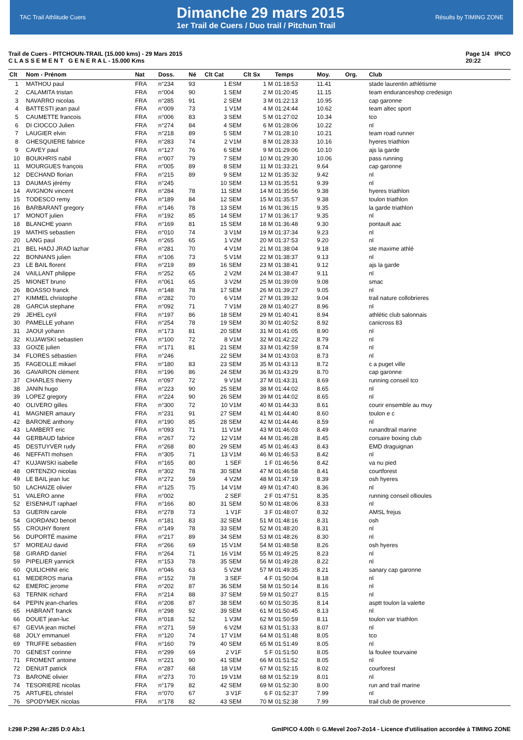TAC Trail Athlitude Cuers
Dimanche 29 mars 2015
1er Trail de Cuers / Duo trail / Pitchun Trail
Résults by TIMING ZONE
Trail de Cuers - PITCHOUN-TRAIL (15.000 kms) - 29 Mars 2015
C L A S S E M E N T G E N E R A L - 15.000 Kms
Page 1/4 IPICO
20:22
| Clt | Nom - Prénom | Nat | Doss. | Né | Clt Cat | Clt Sx | Temps | Moy. | Org. | Club |
| --- | --- | --- | --- | --- | --- | --- | --- | --- | --- | --- |
| 1 | MATHOU paul | FRA | n°234 | 93 | 1 ESM | 1 M | 01:18:53 | 11.41 | | stade laurentin athlétisme |
| 2 | CALAMITA tristan | FRA | n°004 | 90 | 1 SEM | 2 M | 01:20:45 | 11.15 | | team enduranceshop credesign |
| 3 | NAVARRO nicolas | FRA | n°285 | 91 | 2 SEM | 3 M | 01:22:13 | 10.95 | | cap garonne |
| 4 | BATTESTI jean paul | FRA | n°009 | 73 | 1 V1M | 4 M | 01:24:44 | 10.62 | | team altec sport |
| 5 | CAUMETTE francois | FRA | n°006 | 83 | 3 SEM | 5 M | 01:27:02 | 10.34 | | tco |
| 6 | DI CIOCCO Julien | FRA | n°274 | 84 | 4 SEM | 6 M | 01:28:06 | 10.22 | | nl |
| 7 | LAUGIER elvin | FRA | n°218 | 89 | 5 SEM | 7 M | 01:28:10 | 10.21 | | team road runner |
| 8 | GHESQUIERE fabrice | FRA | n°283 | 74 | 2 V1M | 8 M | 01:28:33 | 10.16 | | hyeres triathlon |
| 9 | CAVEY paul | FRA | n°127 | 76 | 6 SEM | 9 M | 01:29:06 | 10.10 | | ajs la garde |
| 10 | BOUKHRIS nabil | FRA | n°007 | 79 | 7 SEM | 10 M | 01:29:30 | 10.06 | | pass running |
| 11 | MOURGUES françois | FRA | n°005 | 89 | 8 SEM | 11 M | 01:33:21 | 9.64 | | cap garonne |
| 12 | DECHAND florian | FRA | n°215 | 89 | 9 SEM | 12 M | 01:35:32 | 9.42 | | nl |
| 13 | DAUMAS jérémy | FRA | n°245 | | 10 SEM | 13 M | 01:35:51 | 9.39 | | nl |
| 14 | AVIGNON vincent | FRA | n°284 | 78 | 11 SEM | 14 M | 01:35:56 | 9.38 | | hyeres triathlon |
| 15 | TODESCO remy | FRA | n°189 | 84 | 12 SEM | 15 M | 01:35:57 | 9.38 | | toulon triathlon |
| 16 | BARBARANT gregory | FRA | n°146 | 78 | 13 SEM | 16 M | 01:36:15 | 9.35 | | la garde triathlon |
| 17 | MONOT julien | FRA | n°192 | 85 | 14 SEM | 17 M | 01:36:17 | 9.35 | | nl |
| 18 | BLANCHE yoann | FRA | n°169 | 81 | 15 SEM | 18 M | 01:36:48 | 9.30 | | pontault aac |
| 19 | MATHIS sebastien | FRA | n°010 | 74 | 3 V1M | 19 M | 01:37:34 | 9.23 | | nl |
| 20 | LANG paul | FRA | n°265 | 65 | 1 V2M | 20 M | 01:37:53 | 9.20 | | nl |
| 21 | BEL HADJ JRAD lazhar | FRA | n°281 | 70 | 4 V1M | 21 M | 01:38:04 | 9.18 | | ste maxime athlé |
| 22 | BONNANS julien | FRA | n°106 | 73 | 5 V1M | 22 M | 01:38:37 | 9.13 | | nl |
| 23 | LE BAIL florent | FRA | n°219 | 89 | 16 SEM | 23 M | 01:38:41 | 9.12 | | ajs la garde |
| 24 | VAILLANT philippe | FRA | n°252 | 65 | 2 V2M | 24 M | 01:38:47 | 9.11 | | nl |
| 25 | MIONET bruno | FRA | n°061 | 65 | 3 V2M | 25 M | 01:39:09 | 9.08 | | smac |
| 26 | BOASSO franck | FRA | n°148 | 78 | 17 SEM | 26 M | 01:39:27 | 9.05 | | nl |
| 27 | KIMMEL christophe | FRA | n°282 | 70 | 6 V1M | 27 M | 01:39:32 | 9.04 | | trail nature collobrieres |
| 28 | GARCIA stephane | FRA | n°092 | 71 | 7 V1M | 28 M | 01:40:27 | 8.96 | | nl |
| 29 | JEHEL cyril | FRA | n°197 | 86 | 18 SEM | 29 M | 01:40:41 | 8.94 | | athlétic club salonnais |
| 30 | PAMELLE yohann | FRA | n°254 | 78 | 19 SEM | 30 M | 01:40:52 | 8.92 | | canicross 83 |
| 31 | JAOUI yohann | FRA | n°173 | 81 | 20 SEM | 31 M | 01:41:05 | 8.90 | | nl |
| 32 | KUJAWSKI sebastien | FRA | n°100 | 72 | 8 V1M | 32 M | 01:42:22 | 8.79 | | nl |
| 33 | GOIZE julien | FRA | n°171 | 81 | 21 SEM | 33 M | 01:42:59 | 8.74 | | nl |
| 34 | FLORES sébastien | FRA | n°246 | | 22 SEM | 34 M | 01:43:03 | 8.73 | | nl |
| 35 | FAGEOLLE mikael | FRA | n°180 | 83 | 23 SEM | 35 M | 01:43:13 | 8.72 | | c a puget ville |
| 36 | GAVAIRON clément | FRA | n°196 | 86 | 24 SEM | 36 M | 01:43:29 | 8.70 | | cap garonne |
| 37 | CHARLES thierry | FRA | n°097 | 72 | 9 V1M | 37 M | 01:43:31 | 8.69 | | running conseil tco |
| 38 | JANIN hugo | FRA | n°223 | 90 | 25 SEM | 38 M | 01:44:02 | 8.65 | | nl |
| 39 | LOPEZ gregory | FRA | n°224 | 90 | 26 SEM | 39 M | 01:44:02 | 8.65 | | nl |
| 40 | OLIVERO gilles | FRA | n°300 | 72 | 10 V1M | 40 M | 01:44:33 | 8.61 | | courir ensemble au muy |
| 41 | MAGNIER amaury | FRA | n°231 | 91 | 27 SEM | 41 M | 01:44:40 | 8.60 | | toulon e c |
| 42 | BARONE anthony | FRA | n°190 | 85 | 28 SEM | 42 M | 01:44:46 | 8.59 | | nl |
| 43 | LAMBERT eric | FRA | n°093 | 71 | 11 V1M | 43 M | 01:46:03 | 8.49 | | runandtrail marine |
| 44 | GERBAUD fabrice | FRA | n°267 | 72 | 12 V1M | 44 M | 01:46:28 | 8.45 | | corsaire boxing club |
| 45 | DESTUYVER rudy | FRA | n°268 | 80 | 29 SEM | 45 M | 01:46:43 | 8.43 | | EMD draguignan |
| 46 | NEFFATI mohsen | FRA | n°305 | 71 | 13 V1M | 46 M | 01:46:53 | 8.42 | | nl |
| 47 | KUJAWSKI isabelle | FRA | n°165 | 80 | 1 SEF | 1 F | 01:46:56 | 8.42 | | va nu pied |
| 48 | ORTENZIO nicolas | FRA | n°302 | 78 | 30 SEM | 47 M | 01:46:58 | 8.41 | | courtforest |
| 49 | LE BAIL jean luc | FRA | n°272 | 59 | 4 V2M | 48 M | 01:47:19 | 8.39 | | osh hyeres |
| 50 | LACHAIZE olivier | FRA | n°125 | 75 | 14 V1M | 49 M | 01:47:40 | 8.36 | | nl |
| 51 | VALERO anne | FRA | n°002 | | 2 SEF | 2 F | 01:47:51 | 8.35 | | running conseil ollioules |
| 52 | EISENHUT raphael | FRA | n°166 | 80 | 31 SEM | 50 M | 01:48:06 | 8.33 | | nl |
| 53 | GUERIN carole | FRA | n°278 | 73 | 1 V1F | 3 F | 01:48:07 | 8.32 | | AMSL frejus |
| 54 | GIORDANO benoit | FRA | n°181 | 83 | 32 SEM | 51 M | 01:48:16 | 8.31 | | osh |
| 55 | CROUHY florent | FRA | n°149 | 78 | 33 SEM | 52 M | 01:48:20 | 8.31 | | nl |
| 56 | DUPORTÉ maxime | FRA | n°217 | 89 | 34 SEM | 53 M | 01:48:26 | 8.30 | | nl |
| 57 | MOREAU david | FRA | n°266 | 69 | 15 V1M | 54 M | 01:48:58 | 8.26 | | osh hyeres |
| 58 | GIRARD daniel | FRA | n°264 | 71 | 16 V1M | 55 M | 01:49:25 | 8.23 | | nl |
| 59 | PIPELIER yannick | FRA | n°153 | 78 | 35 SEM | 56 M | 01:49:28 | 8.22 | | nl |
| 60 | QUILICHINI eric | FRA | n°046 | 63 | 5 V2M | 57 M | 01:49:35 | 8.21 | | sanary cap garonne |
| 61 | MEDEROS maria | FRA | n°152 | 78 | 3 SEF | 4 F | 01:50:04 | 8.18 | | nl |
| 62 | EMERIC jerome | FRA | n°202 | 87 | 36 SEM | 58 M | 01:50:14 | 8.16 | | nl |
| 63 | TERNIK richard | FRA | n°214 | 88 | 37 SEM | 59 M | 01:50:27 | 8.15 | | nl |
| 64 | PEPIN jean-charles | FRA | n°208 | 87 | 38 SEM | 60 M | 01:50:35 | 8.14 | | asptt toulon la valette |
| 65 | HABRANT franck | FRA | n°298 | 92 | 39 SEM | 61 M | 01:50:45 | 8.13 | | nl |
| 66 | DOUET jean-luc | FRA | n°018 | 52 | 1 V3M | 62 M | 01:50:59 | 8.11 | | toulon var triathlon |
| 67 | GEVIA jean michel | FRA | n°271 | 59 | 6 V2M | 63 M | 01:51:33 | 8.07 | | nl |
| 68 | JOLY emmanuel | FRA | n°120 | 74 | 17 V1M | 64 M | 01:51:48 | 8.05 | | tco |
| 69 | TRUFFE sebastien | FRA | n°160 | 79 | 40 SEM | 65 M | 01:51:49 | 8.05 | | nl |
| 70 | GENEST corinne | FRA | n°299 | 69 | 2 V1F | 5 F | 01:51:50 | 8.05 | | la foulee tourvaine |
| 71 | FROMENT antoine | FRA | n°221 | 90 | 41 SEM | 66 M | 01:51:52 | 8.05 | | nl |
| 72 | DENUIT patrick | FRA | n°287 | 68 | 18 V1M | 67 M | 01:52:15 | 8.02 | | courforest |
| 73 | BARONE olivier | FRA | n°273 | 70 | 19 V1M | 68 M | 01:52:19 | 8.01 | | nl |
| 74 | TESORIERE nicolas | FRA | n°179 | 82 | 42 SEM | 69 M | 01:52:30 | 8.00 | | run and trail marine |
| 75 | ARTUFEL christel | FRA | n°070 | 67 | 3 V1F | 6 F | 01:52:37 | 7.99 | | nl |
| 76 | SPODYMEK nicolas | FRA | n°178 | 82 | 43 SEM | 70 M | 01:52:38 | 7.99 | | trail club de provence |
I:298 P:298 Ar:285 D:0 Ab:1 GmIPICO 4.00h © G.Mevel 2oo7-2o14 - Licence d'utilisation accordée à TIMING ZONE